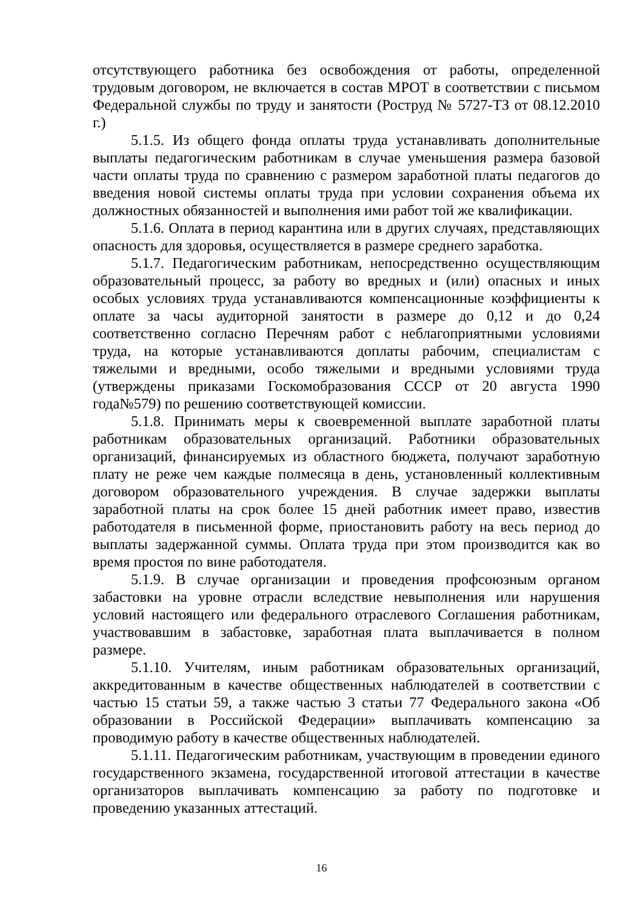отсутствующего работника без освобождения от работы, определенной трудовым договором, не включается в состав МРОТ в соответствии с письмом Федеральной службы по труду и занятости (Роструд № 5727-ТЗ от 08.12.2010 г.)
5.1.5. Из общего фонда оплаты труда устанавливать дополнительные выплаты педагогическим работникам в случае уменьшения размера базовой части оплаты труда по сравнению с размером заработной платы педагогов до введения новой системы оплаты труда при условии сохранения объема их должностных обязанностей и выполнения ими работ той же квалификации.
5.1.6. Оплата в период карантина или в других случаях, представляющих опасность для здоровья, осуществляется в размере среднего заработка.
5.1.7. Педагогическим работникам, непосредственно осуществляющим образовательный процесс, за работу во вредных и (или) опасных и иных особых условиях труда устанавливаются компенсационные коэффициенты к оплате за часы аудиторной занятости в размере до 0,12 и до 0,24 соответственно согласно Перечням работ с неблагоприятными условиями труда, на которые устанавливаются доплаты рабочим, специалистам с тяжелыми и вредными, особо тяжелыми и вредными условиями труда (утверждены приказами Госкомобразования СССР от 20 августа 1990 года№579) по решению соответствующей комиссии.
5.1.8. Принимать меры к своевременной выплате заработной платы работникам образовательных организаций. Работники образовательных организаций, финансируемых из областного бюджета, получают заработную плату не реже чем каждые полмесяца в день, установленный коллективным договором образовательного учреждения. В случае задержки выплаты заработной платы на срок более 15 дней работник имеет право, известив работодателя в письменной форме, приостановить работу на весь период до выплаты задержанной суммы. Оплата труда при этом производится как во время простоя по вине работодателя.
5.1.9. В случае организации и проведения профсоюзным органом забастовки на уровне отрасли вследствие невыполнения или нарушения условий настоящего или федерального отраслевого Соглашения работникам, участвовавшим в забастовке, заработная плата выплачивается в полном размере.
5.1.10. Учителям, иным работникам образовательных организаций, аккредитованным в качестве общественных наблюдателей в соответствии с частью 15 статьи 59, а также частью 3 статьи 77 Федерального закона «Об образовании в Российской Федерации» выплачивать компенсацию за проводимую работу в качестве общественных наблюдателей.
5.1.11. Педагогическим работникам, участвующим в проведении единого государственного экзамена, государственной итоговой аттестации в качестве организаторов выплачивать компенсацию за работу по подготовке и проведению указанных аттестаций.
16